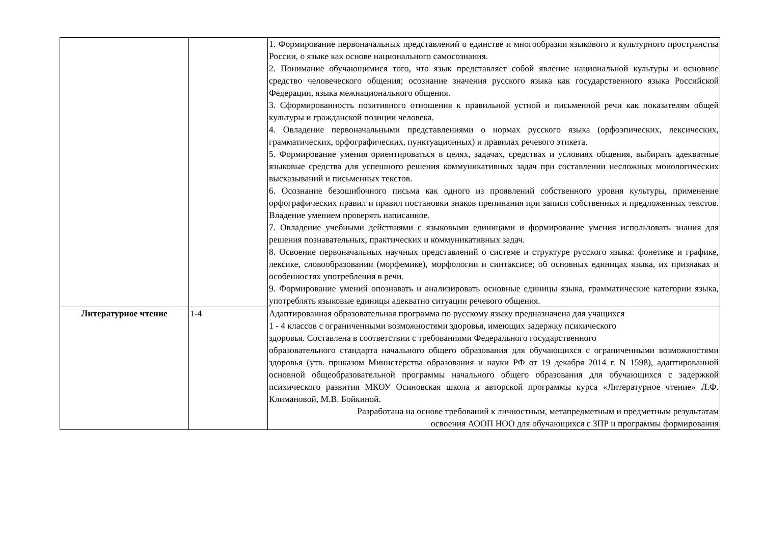| | | 1. Формирование первоначальных представлений о единстве и многообразии языкового и культурного пространства России, о языке как основе национального самосознания. 2. Понимание обучающимися того, что язык представляет собой явление национальной культуры и основное средство человеческого общения; осознание значения русского языка как государственного языка Российской Федерации, языка межнационального общения. 3. Сформированность позитивного отношения к правильной устной и письменной речи как показателям общей культуры и гражданской позиции человека. 4. Овладение первоначальными представлениями о нормах русского языка (орфоэпических, лексических, грамматических, орфографических, пунктуационных) и правилах речевого этикета. 5. Формирование умения ориентироваться в целях, задачах, средствах и условиях общения, выбирать адекватные языковые средства для успешного решения коммуникативных задач при составлении несложных монологических высказываний и письменных текстов. 6. Осознание безошибочного письма как одного из проявлений собственного уровня культуры, применение орфографических правил и правил постановки знаков препинания при записи собственных и предложенных текстов. Владение умением проверять написанное. 7. Овладение учебными действиями с языковыми единицами и формирование умения использовать знания для решения познавательных, практических и коммуникативных задач. 8. Освоение первоначальных научных представлений о системе и структуре русского языка: фонетике и графике, лексике, словообразовании (морфемике), морфологии и синтаксисе; об основных единицах языка, их признаках и особенностях употребления в речи. 9. Формирование умений опознавать и анализировать основные единицы языка, грамматические категории языка, употреблять языковые единицы адекватно ситуации речевого общения. |
| Литературное чтение | 1-4 | Адаптированная образовательная программа по русскому языку предназначена для учащихся 1 - 4 классов с ограниченными возможностями здоровья, имеющих задержку психического здоровья. Составлена в соответствии с требованиями Федерального государственного образовательного стандарта начального общего образования для обучающихся с ограниченными возможностями здоровья (утв. приказом Министерства образования и науки РФ от 19 декабря 2014 г. N 1598), адаптированной основной общеобразовательной программы начального общего образования для обучающихся с задержкой психического развития МКОУ Осиновская школа и авторской программы курса «Литературное чтение» Л.Ф. Климановой, М.В. Бойкиной. Разработана на основе требований к личностным, метапредметным и предметным результатам освоения АООП НОО для обучающихся с ЗПР и программы формирования |